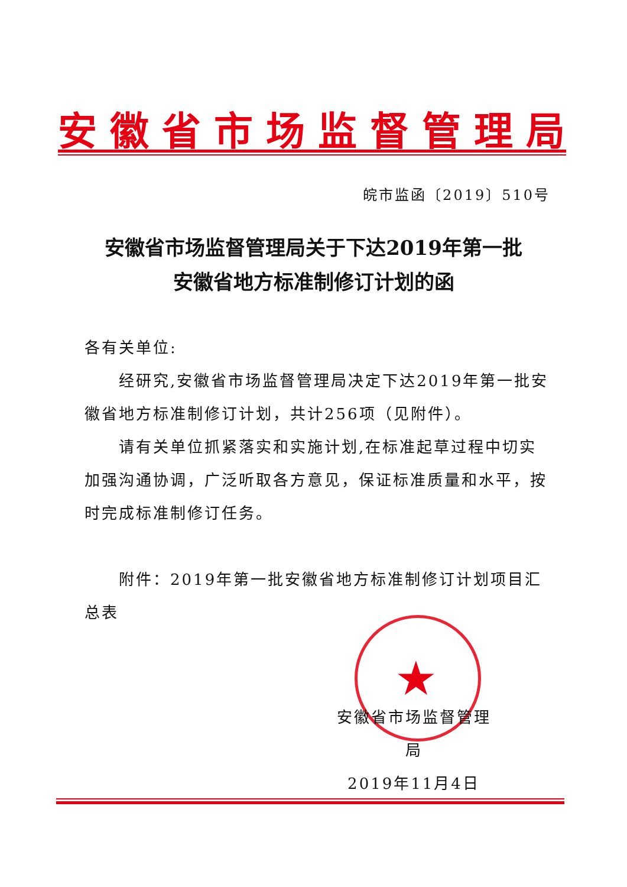安徽省市场监督管理局
皖市监函〔2019〕510号
安徽省市场监督管理局关于下达2019年第一批
安徽省地方标准制修订计划的函
各有关单位:
经研究,安徽省市场监督管理局决定下达2019年第一批安徽省地方标准制修订计划，共计256项（见附件）。
请有关单位抓紧落实和实施计划,在标准起草过程中切实加强沟通协调，广泛听取各方意见，保证标准质量和水平，按时完成标准制修订任务。
附件：2019年第一批安徽省地方标准制修订计划项目汇总表
★
安徽省市场监督管理局
2019年11月4日